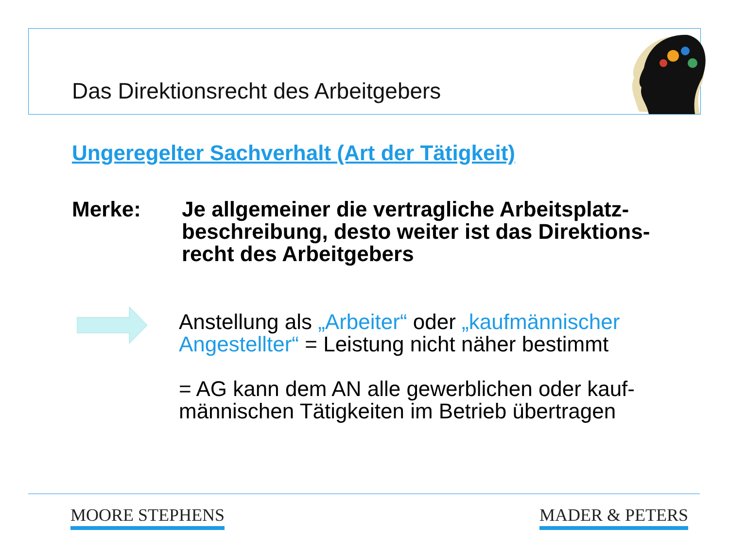Das Direktionsrecht des Arbeitgebers
Ungeregelter Sachverhalt (Art der Tätigkeit)
Merke: Je allgemeiner die vertragliche Arbeitsplatz-beschreibung, desto weiter ist das Direktions-recht des Arbeitgebers
Anstellung als „Arbeiter“ oder „kaufmännischer Angestellter“ = Leistung nicht näher bestimmt
= AG kann dem AN alle gewerblichen oder kauf-männischen Tätigkeiten im Betrieb übertragen
MOORE STEPHENS MADER & PETERS